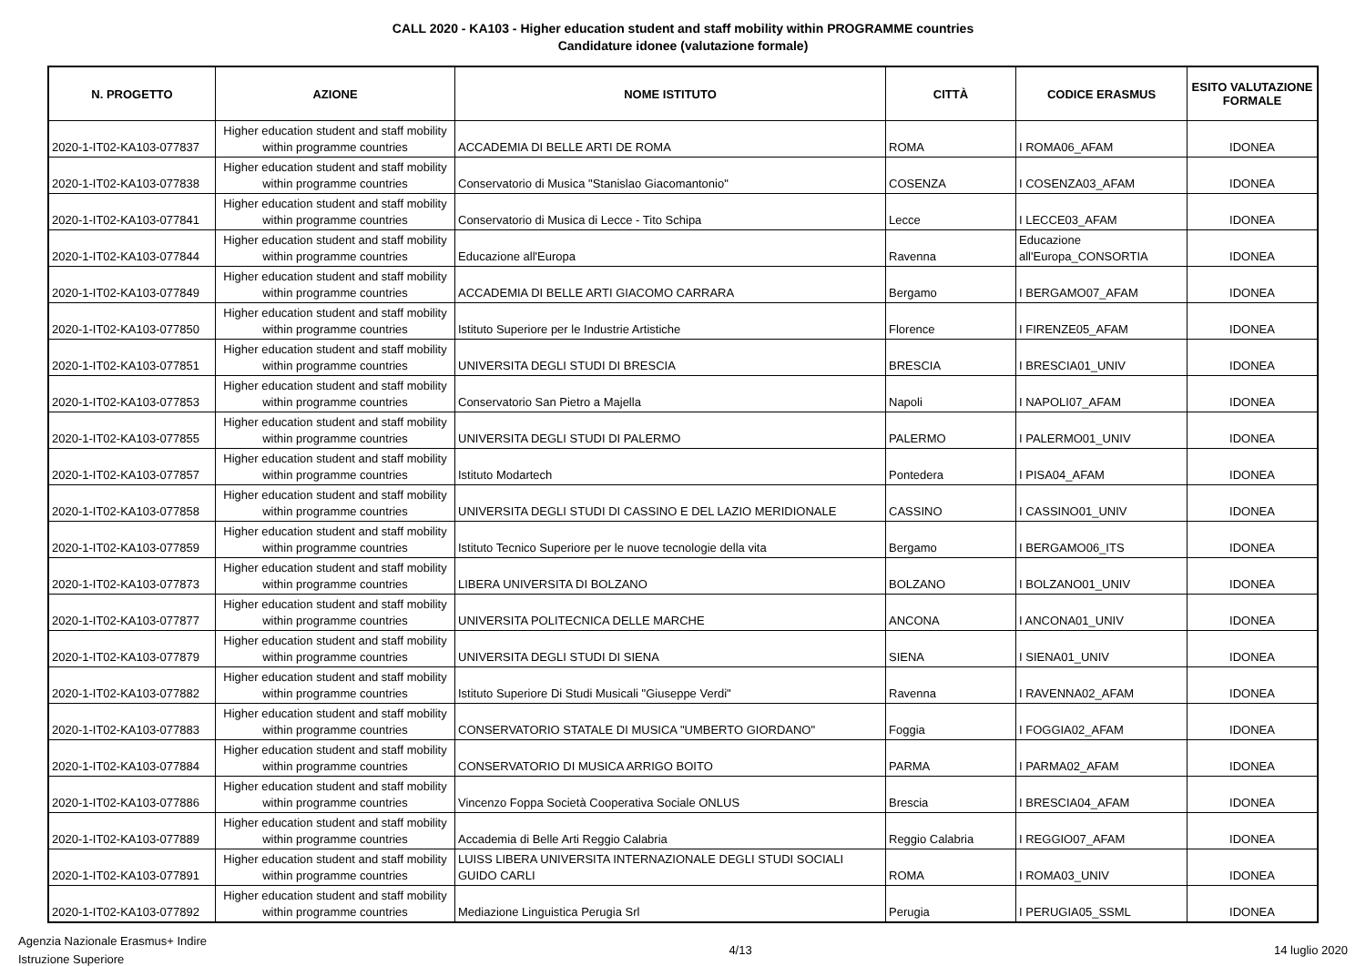CALL 2020 - KA103 - Higher education student and staff mobility within PROGRAMME countries
Candidature idonee (valutazione formale)
| N. PROGETTO | AZIONE | NOME ISTITUTO | CITTÀ | CODICE ERASMUS | ESITO VALUTAZIONE FORMALE |
| --- | --- | --- | --- | --- | --- |
| 2020-1-IT02-KA103-077837 | Higher education student and staff mobility within programme countries | ACCADEMIA DI BELLE ARTI DE ROMA | ROMA | I ROMA06_AFAM | IDONEA |
| 2020-1-IT02-KA103-077838 | Higher education student and staff mobility within programme countries | Conservatorio di Musica "Stanislao Giacomantonio" | COSENZA | I COSENZA03_AFAM | IDONEA |
| 2020-1-IT02-KA103-077841 | Higher education student and staff mobility within programme countries | Conservatorio di Musica di Lecce - Tito Schipa | Lecce | I LECCE03_AFAM | IDONEA |
| 2020-1-IT02-KA103-077844 | Higher education student and staff mobility within programme countries | Educazione all'Europa | Ravenna | Educazione all'Europa_CONSORTIA | IDONEA |
| 2020-1-IT02-KA103-077849 | Higher education student and staff mobility within programme countries | ACCADEMIA DI BELLE ARTI GIACOMO CARRARA | Bergamo | I BERGAMO07_AFAM | IDONEA |
| 2020-1-IT02-KA103-077850 | Higher education student and staff mobility within programme countries | Istituto Superiore per le Industrie Artistiche | Florence | I FIRENZE05_AFAM | IDONEA |
| 2020-1-IT02-KA103-077851 | Higher education student and staff mobility within programme countries | UNIVERSITA DEGLI STUDI DI BRESCIA | BRESCIA | I BRESCIA01_UNIV | IDONEA |
| 2020-1-IT02-KA103-077853 | Higher education student and staff mobility within programme countries | Conservatorio San Pietro a Majella | Napoli | I NAPOLI07_AFAM | IDONEA |
| 2020-1-IT02-KA103-077855 | Higher education student and staff mobility within programme countries | UNIVERSITA DEGLI STUDI DI PALERMO | PALERMO | I PALERMO01_UNIV | IDONEA |
| 2020-1-IT02-KA103-077857 | Higher education student and staff mobility within programme countries | Istituto Modartech | Pontedera | I PISA04_AFAM | IDONEA |
| 2020-1-IT02-KA103-077858 | Higher education student and staff mobility within programme countries | UNIVERSITA DEGLI STUDI DI CASSINO E DEL LAZIO MERIDIONALE | CASSINO | I CASSINO01_UNIV | IDONEA |
| 2020-1-IT02-KA103-077859 | Higher education student and staff mobility within programme countries | Istituto Tecnico Superiore per le nuove tecnologie della vita | Bergamo | I BERGAMO06_ITS | IDONEA |
| 2020-1-IT02-KA103-077873 | Higher education student and staff mobility within programme countries | LIBERA UNIVERSITA DI BOLZANO | BOLZANO | I BOLZANO01_UNIV | IDONEA |
| 2020-1-IT02-KA103-077877 | Higher education student and staff mobility within programme countries | UNIVERSITA POLITECNICA DELLE MARCHE | ANCONA | I ANCONA01_UNIV | IDONEA |
| 2020-1-IT02-KA103-077879 | Higher education student and staff mobility within programme countries | UNIVERSITA DEGLI STUDI DI SIENA | SIENA | I SIENA01_UNIV | IDONEA |
| 2020-1-IT02-KA103-077882 | Higher education student and staff mobility within programme countries | Istituto Superiore Di Studi Musicali "Giuseppe Verdi" | Ravenna | I RAVENNA02_AFAM | IDONEA |
| 2020-1-IT02-KA103-077883 | Higher education student and staff mobility within programme countries | CONSERVATORIO STATALE DI MUSICA "UMBERTO GIORDANO" | Foggia | I FOGGIA02_AFAM | IDONEA |
| 2020-1-IT02-KA103-077884 | Higher education student and staff mobility within programme countries | CONSERVATORIO DI MUSICA ARRIGO BOITO | PARMA | I PARMA02_AFAM | IDONEA |
| 2020-1-IT02-KA103-077886 | Higher education student and staff mobility within programme countries | Vincenzo Foppa Società Cooperativa Sociale ONLUS | Brescia | I BRESCIA04_AFAM | IDONEA |
| 2020-1-IT02-KA103-077889 | Higher education student and staff mobility within programme countries | Accademia di Belle Arti Reggio Calabria | Reggio Calabria | I REGGIO07_AFAM | IDONEA |
| 2020-1-IT02-KA103-077891 | Higher education student and staff mobility within programme countries | LUISS LIBERA UNIVERSITA INTERNAZIONALE DEGLI STUDI SOCIALI GUIDO CARLI | ROMA | I ROMA03_UNIV | IDONEA |
| 2020-1-IT02-KA103-077892 | Higher education student and staff mobility within programme countries | Mediazione Linguistica Perugia Srl | Perugia | I PERUGIA05_SSML | IDONEA |
Agenzia Nazionale Erasmus+ Indire
Istruzione Superiore
4/13 14 luglio 2020